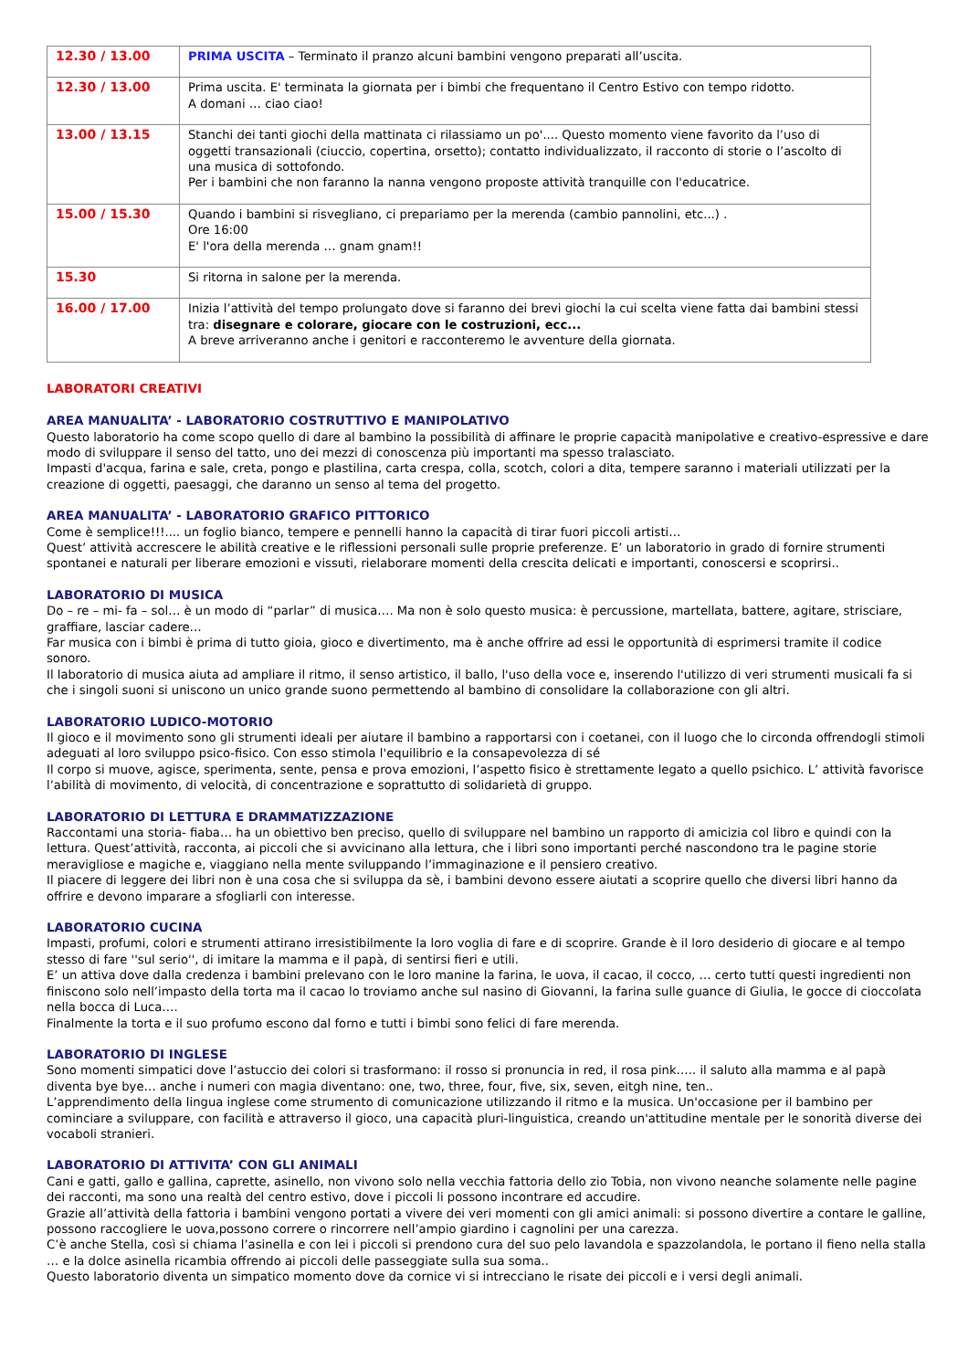| 12.30 / 13.00 | PRIMA USCITA – Terminato il pranzo alcuni bambini vengono preparati all’uscita. |
| 12.30 / 13.00 | Prima uscita. E' terminata la giornata per i bimbi che frequentano il Centro Estivo con tempo ridotto. A domani … ciao ciao! |
| 13.00 / 13.15 | Stanchi dei tanti giochi della mattinata ci rilassiamo un po'.... Questo momento viene favorito da l’uso di oggetti transazionali (ciuccio, copertina, orsetto); contatto individualizzato, il racconto di storie o l’ascolto di una musica di sottofondo. Per i bambini che non faranno la nanna vengono proposte attività tranquille con l'educatrice. |
| 15.00 / 15.30 | Quando i bambini si risvegliano, ci prepariamo per la merenda (cambio pannolini, etc...) . Ore 16:00 E' l'ora della merenda … gnam gnam!! |
| 15.30 | Si ritorna in salone per la merenda. |
| 16.00 / 17.00 | Inizia l’attività del tempo prolungato dove si faranno dei brevi giochi la cui scelta viene fatta dai bambini stessi tra: disegnare e colorare, giocare con le costruzioni, ecc... A breve arriveranno anche i genitori e racconteremo le avventure della giornata. |
LABORATORI CREATIVI
AREA MANUALITA’ - LABORATORIO COSTRUTTIVO E MANIPOLATIVO
Questo laboratorio ha come scopo quello di dare al bambino la possibilità di affinare le proprie capacità manipolative e creativo-espressive e dare modo di sviluppare il senso del tatto, uno dei mezzi di conoscenza più importanti ma spesso tralasciato.
Impasti d'acqua, farina e sale, creta, pongo e plastilina, carta crespa, colla, scotch, colori a dita, tempere saranno i materiali utilizzati per la creazione di oggetti, paesaggi, che daranno un senso al tema del progetto.
AREA MANUALITA’ - LABORATORIO GRAFICO PITTORICO
Come è semplice!!!.... un foglio bianco, tempere e pennelli hanno la capacità di tirar fuori piccoli artisti…
Quest’ attività accrescere le abilità creative e le riflessioni personali sulle proprie preferenze. E’ un laboratorio in grado di fornire strumenti spontanei e naturali per liberare emozioni e vissuti, rielaborare momenti della crescita delicati e importanti, conoscersi e scoprirsi..
LABORATORIO DI MUSICA
Do – re – mi- fa – sol… è un modo di “parlar” di musica…. Ma non è solo questo musica: è percussione, martellata, battere, agitare, strisciare, graffiare, lasciar cadere…
Far musica con i bimbi è prima di tutto gioia, gioco e divertimento, ma è anche offrire ad essi le opportunità di esprimersi tramite il codice sonoro.
Il laboratorio di musica aiuta ad ampliare il ritmo, il senso artistico, il ballo, l'uso della voce e, inserendo l'utilizzo di veri strumenti musicali fa si che i singoli suoni si uniscono un unico grande suono permettendo al bambino di consolidare la collaborazione con gli altri.
LABORATORIO LUDICO-MOTORIO
Il gioco e il movimento sono gli strumenti ideali per aiutare il bambino a rapportarsi con i coetanei, con il luogo che lo circonda offrendogli stimoli adeguati al loro sviluppo psico-fisico. Con esso stimola l'equilibrio e la consapevolezza di sé
Il corpo si muove, agisce, sperimenta, sente, pensa e prova emozioni, l’aspetto fisico è strettamente legato a quello psichico. L’ attività favorisce l’abilità di movimento, di velocità, di concentrazione e soprattutto di solidarietà di gruppo.
LABORATORIO DI LETTURA E DRAMMATIZZAZIONE
Raccontami una storia- fiaba… ha un obiettivo ben preciso, quello di sviluppare nel bambino un rapporto di amicizia col libro e quindi con la lettura. Quest’attività, racconta, ai piccoli che si avvicinano alla lettura, che i libri sono importanti perché nascondono tra le pagine storie meravigliose e magiche e, viaggiano nella mente sviluppando l’immaginazione e il pensiero creativo.
Il piacere di leggere dei libri non è una cosa che si sviluppa da sè, i bambini devono essere aiutati a scoprire quello che diversi libri hanno da offrire e devono imparare a sfogliarli con interesse.
LABORATORIO CUCINA
Impasti, profumi, colori e strumenti attirano irresistibilmente la loro voglia di fare e di scoprire. Grande è il loro desiderio di giocare e al tempo stesso di fare ''sul serio'', di imitare la mamma e il papà, di sentirsi fieri e utili.
E’ un attiva dove dalla credenza i bambini prelevano con le loro manine la farina, le uova, il cacao, il cocco, … certo tutti questi ingredienti non finiscono solo nell’impasto della torta ma il cacao lo troviamo anche sul nasino di Giovanni, la farina sulle guance di Giulia, le gocce di cioccolata nella bocca di Luca….
Finalmente la torta e il suo profumo escono dal forno e tutti i bimbi sono felici di fare merenda.
LABORATORIO DI INGLESE
Sono momenti simpatici dove l’astuccio dei colori si trasformano: il rosso si pronuncia in red, il rosa pink….. il saluto alla mamma e al papà diventa bye bye… anche i numeri con magia diventano: one, two, three, four, five, six, seven, eitgh nine, ten..
L’apprendimento della lingua inglese come strumento di comunicazione utilizzando il ritmo e la musica. Un'occasione per il bambino per cominciare a sviluppare, con facilità e attraverso il gioco, una capacità pluri-linguistica, creando un'attitudine mentale per le sonorità diverse dei vocaboli stranieri.
LABORATORIO DI ATTIVITA’ CON GLI ANIMALI
Cani e gatti, gallo e gallina, caprette, asinello, non vivono solo nella vecchia fattoria dello zio Tobia, non vivono neanche solamente nelle pagine dei racconti, ma sono una realtà del centro estivo, dove i piccoli li possono incontrare ed accudire.
Grazie all’attività della fattoria i bambini vengono portati a vivere dei veri momenti con gli amici animali: si possono divertire a contare le galline, possono raccogliere le uova,possono correre o rincorrere nell’ampio giardino i cagnolini per una carezza.
C’è anche Stella, così si chiama l’asinella e con lei i piccoli si prendono cura del suo pelo lavandola e spazzolandola, le portano il fieno nella stalla … e la dolce asinella ricambia offrendo ai piccoli delle passeggiate sulla sua soma..
Questo laboratorio diventa un simpatico momento dove da cornice vi si intrecciano le risate dei piccoli e i versi degli animali.